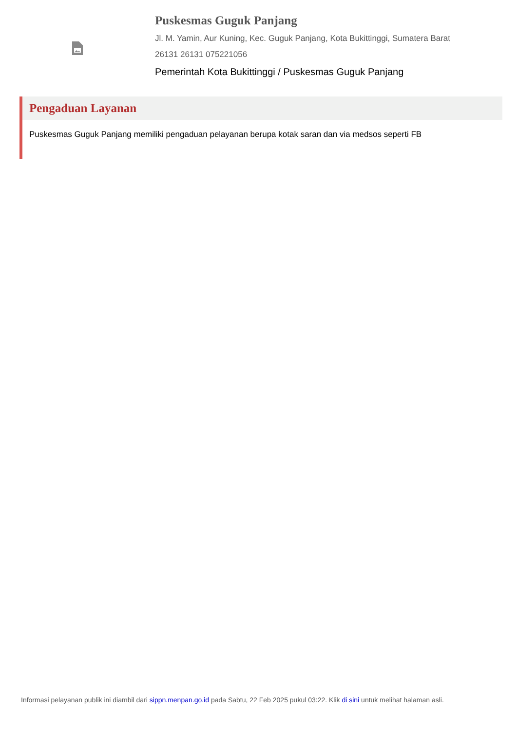Puskesmas Guguk Panjang
Jl. M. Yamin, Aur Kuning, Kec. Guguk Panjang, Kota Bukittinggi, Sumatera Barat
26131 26131 075221056
Pemerintah Kota Bukittinggi / Puskesmas Guguk Panjang
Pengaduan Layanan
Puskesmas Guguk Panjang memiliki pengaduan pelayanan berupa kotak saran dan via medsos seperti FB
Informasi pelayanan publik ini diambil dari sippn.menpan.go.id pada Sabtu, 22 Feb 2025 pukul 03:22. Klik di sini untuk melihat halaman asli.